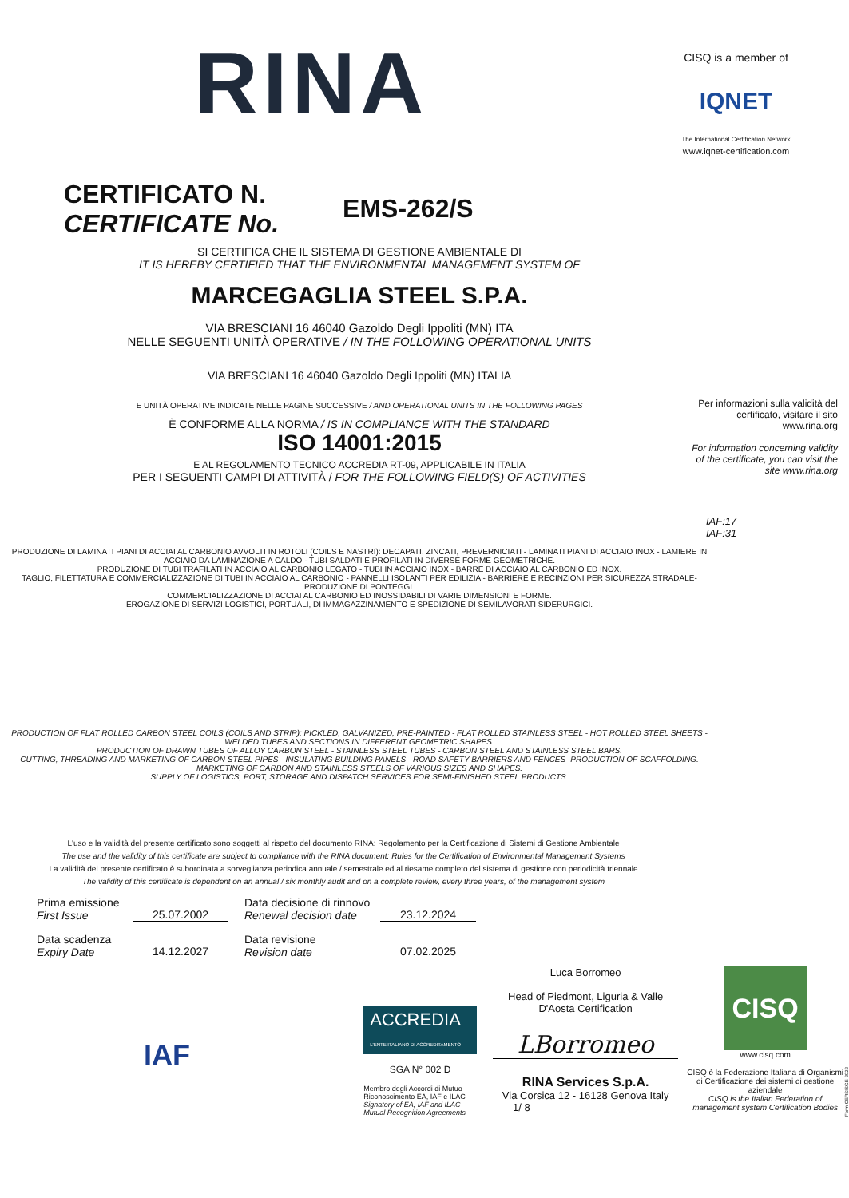RINA
CISQ is a member of
IQNET
The International Certification Network
www.iqnet-certification.com
CERTIFICATO N.
CERTIFICATE No.
EMS-262/S
SI CERTIFICA CHE IL SISTEMA DI GESTIONE AMBIENTALE DI
IT IS HEREBY CERTIFIED THAT THE ENVIRONMENTAL MANAGEMENT SYSTEM OF
MARCEGAGLIA STEEL S.P.A.
VIA BRESCIANI 16 46040 Gazoldo Degli Ippoliti (MN) ITA
NELLE SEGUENTI UNITÀ OPERATIVE / IN THE FOLLOWING OPERATIONAL UNITS
VIA BRESCIANI 16 46040 Gazoldo Degli Ippoliti (MN) ITALIA
E UNITÀ OPERATIVE INDICATE NELLE PAGINE SUCCESSIVE / AND OPERATIONAL UNITS IN THE FOLLOWING PAGES
È CONFORME ALLA NORMA / IS IN COMPLIANCE WITH THE STANDARD
ISO 14001:2015
E AL REGOLAMENTO TECNICO ACCREDIA RT-09, APPLICABILE IN ITALIA
PER I SEGUENTI CAMPI DI ATTIVITÀ / FOR THE FOLLOWING FIELD(S) OF ACTIVITIES
Per informazioni sulla validità del certificato, visitare il sito www.rina.org
For information concerning validity of the certificate, you can visit the site www.rina.org
IAF:17
IAF:31
PRODUZIONE DI LAMINATI PIANI DI ACCIAI AL CARBONIO AVVOLTI IN ROTOLI (COILS E NASTRI): DECAPATI, ZINCATI, PREVERNICIATI - LAMINATI PIANI DI ACCIAIO INOX - LAMIERE IN ACCIAIO DA LAMINAZIONE A CALDO - TUBI SALDATI E PROFILATI IN DIVERSE FORME GEOMETRICHE.
PRODUZIONE DI TUBI TRAFILATI IN ACCIAIO AL CARBONIO LEGATO - TUBI IN ACCIAIO INOX - BARRE DI ACCIAIO AL CARBONIO ED INOX.
TAGLIO, FILETTATURA E COMMERCIALIZZAZIONE DI TUBI IN ACCIAIO AL CARBONIO - PANNELLI ISOLANTI PER EDILIZIA - BARRIERE E RECINZIONI PER SICUREZZA STRADALE- PRODUZIONE DI PONTEGGI.
COMMERCIALIZZAZIONE DI ACCIAI AL CARBONIO ED INOSSIDABILI DI VARIE DIMENSIONI E FORME.
EROGAZIONE DI SERVIZI LOGISTICI, PORTUALI, DI IMMAGAZZINAMENTO E SPEDIZIONE DI SEMILAVORATI SIDERURGICI.
PRODUCTION OF FLAT ROLLED CARBON STEEL COILS (COILS AND STRIP): PICKLED, GALVANIZED, PRE-PAINTED - FLAT ROLLED STAINLESS STEEL - HOT ROLLED STEEL SHEETS - WELDED TUBES AND SECTIONS IN DIFFERENT GEOMETRIC SHAPES.
PRODUCTION OF DRAWN TUBES OF ALLOY CARBON STEEL - STAINLESS STEEL TUBES - CARBON STEEL AND STAINLESS STEEL BARS.
CUTTING, THREADING AND MARKETING OF CARBON STEEL PIPES - INSULATING BUILDING PANELS - ROAD SAFETY BARRIERS AND FENCES- PRODUCTION OF SCAFFOLDING.
MARKETING OF CARBON AND STAINLESS STEELS OF VARIOUS SIZES AND SHAPES.
SUPPLY OF LOGISTICS, PORT, STORAGE AND DISPATCH SERVICES FOR SEMI-FINISHED STEEL PRODUCTS.
L'uso e la validità del presente certificato sono soggetti al rispetto del documento RINA: Regolamento per la Certificazione di Sistemi di Gestione Ambientale
The use and the validity of this certificate are subject to compliance with the RINA document: Rules for the Certification of Environmental Management Systems
La validità del presente certificato è subordinata a sorveglianza periodica annuale / semestrale ed al riesame completo del sistema di gestione con periodicità triennale
The validity of this certificate is dependent on an annual / six monthly audit and on a complete review, every three years, of the management system
Prima emissione
First Issue
25.07.2002 Data decisione di rinnovo
Renewal decision date
23.12.2024
Data scadenza
Expiry Date
14.12.2027 Data revisione
Revision date
07.02.2025
IAF
ACCREDIA
L'ENTE ITALIANO DI ACCREDITAMENTO
SGA N° 002 D
Membro degli Accordi di Mutuo Riconoscimento EA, IAF e ILAC
Signatory of EA, IAF and ILAC Mutual Recognition Agreements
Luca Borromeo
Head of Piedmont, Liguria & Valle D'Aosta Certification
LBorromeo
RINA Services S.p.A.
Via Corsica 12 - 16128 Genova Italy
1/ 8
CISQ
www.cisq.com
CISQ è la Federazione Italiana di Organismi di Certificazione dei sistemi di gestione aziendale
CISQ is the Italian Federation of management system Certification Bodies
Form CERSISGE-2022